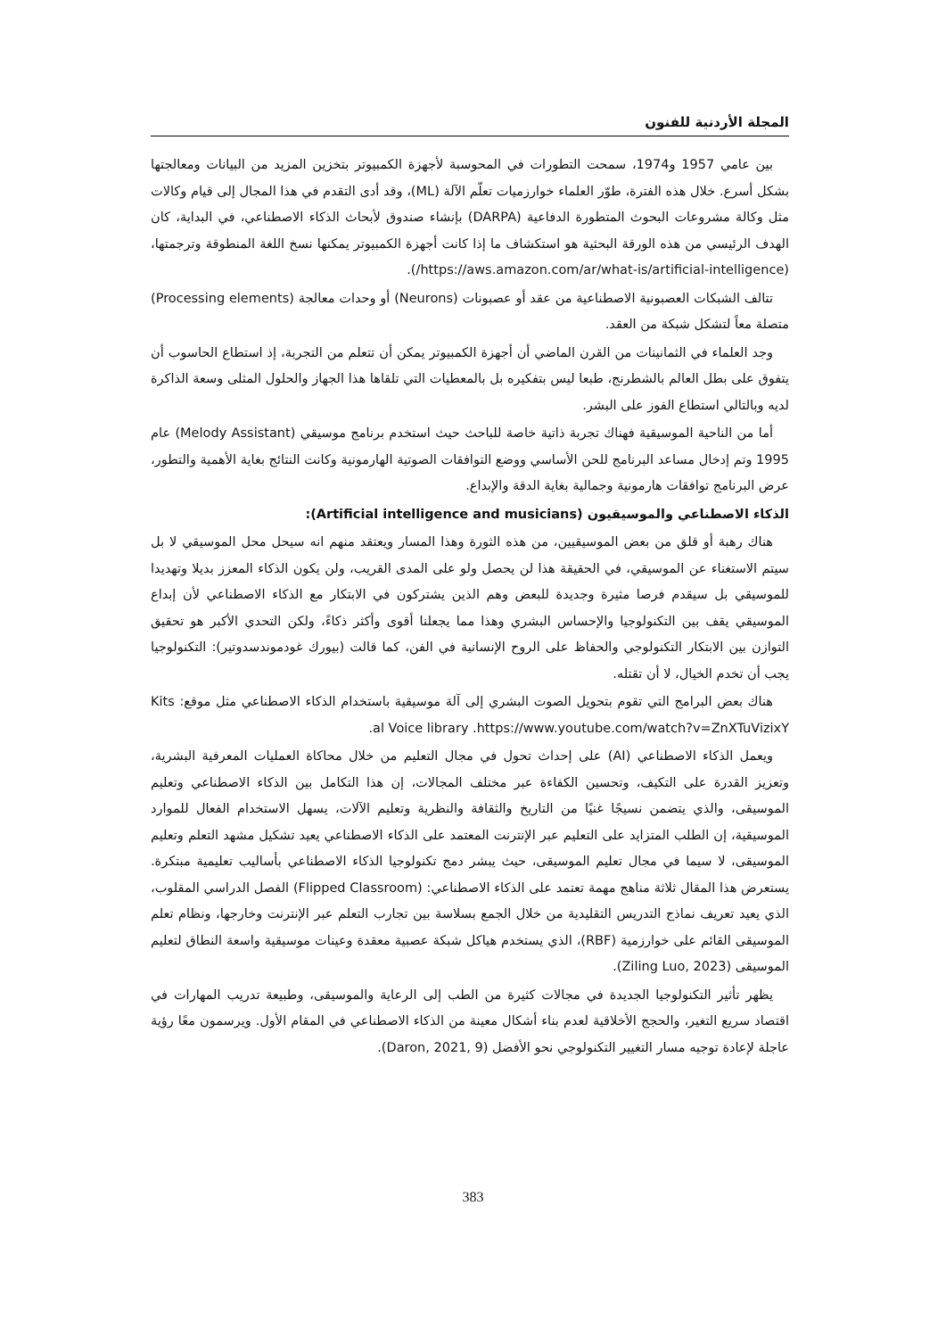المجلة الأردنية للفنون
بين عامي 1957 و1974، سمحت التطورات في المحوسبة لأجهزة الكمبيوتر بتخزين المزيد من البيانات ومعالجتها بشكل أسرع. خلال هذه الفترة، طوّر العلماء خوارزميات تعلّم الآلة (ML)، وقد أدى التقدم في هذا المجال إلى قيام وكالات مثل وكالة مشروعات البحوث المتطورة الدفاعية (DARPA) بإنشاء صندوق لأبحاث الذكاء الاصطناعي، في البداية، كان الهدف الرئيسي من هذه الورقة البحثية هو استكشاف ما إذا كانت أجهزة الكمبيوتر يمكنها نسخ اللغة المنطوقة وترجمتها، (https://aws.amazon.com/ar/what-is/artificial-intelligence/).
تتالف الشبكات العصبونية الاصطناعية من عقد أو عصبونات (Neurons) أو وحدات معالجة (Processing elements) متصلة معاً لتشكل شبكة من العقد.
وجد العلماء في الثمانينات من القرن الماضي أن أجهزة الكمبيوتر يمكن أن تتعلم من التجربة، إذ استطاع الحاسوب أن يتفوق على بطل العالم بالشطرنج، طبعا ليس بتفكيره بل بالمعطيات التي تلقاها هذا الجهاز والحلول المثلى وسعة الذاكرة لديه وبالتالي استطاع الفوز على البشر.
أما من الناحية الموسيقية فهناك تجربة ذاتية خاصة للباحث حيث استخدم برنامج موسيقي (Melody Assistant) عام 1995 وتم إدخال مساعد البرنامج للحن الأساسي ووضع التوافقات الصوتية الهارمونية وكانت النتائج بغاية الأهمية والتطور، عرض البرنامج توافقات هارمونية وجمالية بغاية الدقة والإبداع.
الذكاء الاصطناعي والموسيقيون (Artificial intelligence and musicians):
هناك رهبة أو قلق من بعض الموسيقيين، من هذه الثورة وهذا المسار ويعتقد منهم انه سيحل محل الموسيقي لا بل سيتم الاستغناء عن الموسيقي، في الحقيقة هذا لن يحصل ولو على المدى القريب، ولن يكون الذكاء المعزز بديلا وتهديدا للموسيقي بل سيقدم فرصا مثيرة وجديدة للبعض وهم الذين يشتركون في الابتكار مع الذكاء الاصطناعي لأن إبداع الموسيقي يقف بين التكنولوجيا والإحساس البشري وهذا مما يجعلنا أقوى وأكثر ذكاءً، ولكن التحدي الأكبر هو تحقيق التوازن بين الابتكار التكنولوجي والحفاظ على الروح الإنسانية في الفن، كما قالت (بيورك غودموندسدوتير): التكنولوجيا يجب أن تخدم الخيال، لا أن تقتله.
هناك بعض البرامج التي تقوم بتحويل الصوت البشري إلى آلة موسيقية باستخدام الذكاء الاصطناعي مثل موقع: Kits al Voice library .https://www.youtube.com/watch?v=ZnXTuVizixY.
ويعمل الذكاء الاصطناعي (AI) على إحداث تحول في مجال التعليم من خلال محاكاة العمليات المعرفية البشرية، وتعزيز القدرة على التكيف، وتحسين الكفاءة عبر مختلف المجالات، إن هذا التكامل بين الذكاء الاصطناعي وتعليم الموسيقى، والذي يتضمن نسيجًا غنيًا من التاريخ والثقافة والنظرية وتعليم الآلات، يسهل الاستخدام الفعال للموارد الموسيقية، إن الطلب المتزايد على التعليم عبر الإنترنت المعتمد على الذكاء الاصطناعي يعيد تشكيل مشهد التعلم وتعليم الموسيقى، لا سيما في مجال تعليم الموسيقى، حيث يبشر دمج تكنولوجيا الذكاء الاصطناعي بأساليب تعليمية مبتكرة. يستعرض هذا المقال ثلاثة مناهج مهمة تعتمد على الذكاء الاصطناعي: (Flipped Classroom) الفصل الدراسي المقلوب، الذي يعيد تعريف نماذج التدريس التقليدية من خلال الجمع بسلاسة بين تجارب التعلم عبر الإنترنت وخارجها، ونظام تعلم الموسيقى القائم على خوارزمية (RBF)، الذي يستخدم هياكل شبكة عصبية معقدة وعينات موسيقية واسعة النطاق لتعليم الموسيقى (Ziling Luo, 2023).
يظهر تأثير التكنولوجيا الجديدة في مجالات كثيرة من الطب إلى الرعاية والموسيقى، وطبيعة تدريب المهارات في اقتصاد سريع التغير، والحجج الأخلاقية لعدم بناء أشكال معينة من الذكاء الاصطناعي في المقام الأول. ويرسمون معًا رؤية عاجلة لإعادة توجيه مسار التغيير التكنولوجي نحو الأفضل (Daron, 2021, 9).
383